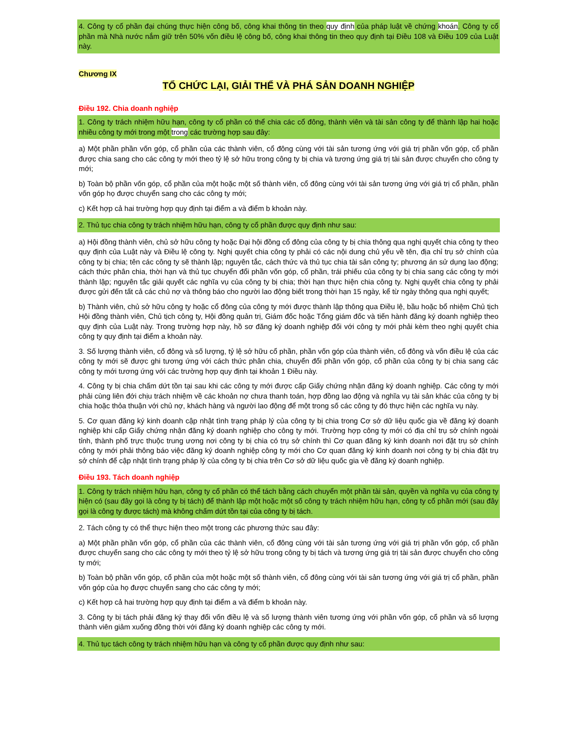4. Công ty cổ phần đại chúng thực hiện công bố, công khai thông tin theo quy định của pháp luật về chứng khoán. Công ty cổ phần mà Nhà nước nắm giữ trên 50% vốn điều lệ công bố, công khai thông tin theo quy định tại Điều 108 và Điều 109 của Luật này.
Chương IX
TỔ CHỨC LẠI, GIẢI THỂ VÀ PHÁ SẢN DOANH NGHIỆP
Điều 192. Chia doanh nghiệp
1. Công ty trách nhiệm hữu hạn, công ty cổ phần có thể chia các cổ đông, thành viên và tài sản công ty để thành lập hai hoặc nhiều công ty mới trong một trong các trường hợp sau đây:
a) Một phần phần vốn góp, cổ phần của các thành viên, cổ đông cùng với tài sản tương ứng với giá trị phần vốn góp, cổ phần được chia sang cho các công ty mới theo tỷ lệ sở hữu trong công ty bị chia và tương ứng giá trị tài sản được chuyển cho công ty mới;
b) Toàn bộ phần vốn góp, cổ phần của một hoặc một số thành viên, cổ đông cùng với tài sản tương ứng với giá trị cổ phần, phần vốn góp họ được chuyển sang cho các công ty mới;
c) Kết hợp cả hai trường hợp quy định tại điểm a và điểm b khoản này.
2. Thủ tục chia công ty trách nhiệm hữu hạn, công ty cổ phần được quy định như sau:
a) Hội đồng thành viên, chủ sở hữu công ty hoặc Đại hội đồng cổ đông của công ty bị chia thông qua nghị quyết chia công ty theo quy định của Luật này và Điều lệ công ty. Nghị quyết chia công ty phải có các nội dung chủ yếu về tên, địa chỉ trụ sở chính của công ty bị chia; tên các công ty sẽ thành lập; nguyên tắc, cách thức và thủ tục chia tài sản công ty; phương án sử dụng lao động; cách thức phân chia, thời hạn và thủ tục chuyển đổi phần vốn góp, cổ phần, trái phiếu của công ty bị chia sang các công ty mới thành lập; nguyên tắc giải quyết các nghĩa vụ của công ty bị chia; thời hạn thực hiện chia công ty. Nghị quyết chia công ty phải được gửi đến tất cả các chủ nợ và thông báo cho người lao động biết trong thời hạn 15 ngày, kể từ ngày thông qua nghị quyết;
b) Thành viên, chủ sở hữu công ty hoặc cổ đông của công ty mới được thành lập thông qua Điều lệ, bầu hoặc bổ nhiệm Chủ tịch Hội đồng thành viên, Chủ tịch công ty, Hội đồng quản trị, Giám đốc hoặc Tổng giám đốc và tiến hành đăng ký doanh nghiệp theo quy định của Luật này. Trong trường hợp này, hồ sơ đăng ký doanh nghiệp đối với công ty mới phải kèm theo nghị quyết chia công ty quy định tại điểm a khoản này.
3. Số lượng thành viên, cổ đông và số lượng, tỷ lệ sở hữu cổ phần, phần vốn góp của thành viên, cổ đông và vốn điều lệ của các công ty mới sẽ được ghi tương ứng với cách thức phân chia, chuyển đổi phần vốn góp, cổ phần của công ty bị chia sang các công ty mới tương ứng với các trường hợp quy định tại khoản 1 Điều này.
4. Công ty bị chia chấm dứt tồn tại sau khi các công ty mới được cấp Giấy chứng nhận đăng ký doanh nghiệp. Các công ty mới phải cùng liên đới chịu trách nhiệm về các khoản nợ chưa thanh toán, hợp đồng lao động và nghĩa vụ tài sản khác của công ty bị chia hoặc thỏa thuận với chủ nợ, khách hàng và người lao động để một trong số các công ty đó thực hiện các nghĩa vụ này.
5. Cơ quan đăng ký kinh doanh cập nhật tình trạng pháp lý của công ty bị chia trong Cơ sở dữ liệu quốc gia về đăng ký doanh nghiệp khi cấp Giấy chứng nhận đăng ký doanh nghiệp cho công ty mới. Trường hợp công ty mới có địa chỉ trụ sở chính ngoài tỉnh, thành phố trực thuộc trung ương nơi công ty bị chia có trụ sở chính thì Cơ quan đăng ký kinh doanh nơi đặt trụ sở chính công ty mới phải thông báo việc đăng ký doanh nghiệp công ty mới cho Cơ quan đăng ký kinh doanh nơi công ty bị chia đặt trụ sở chính để cập nhật tình trạng pháp lý của công ty bị chia trên Cơ sở dữ liệu quốc gia về đăng ký doanh nghiệp.
Điều 193. Tách doanh nghiệp
1. Công ty trách nhiệm hữu hạn, công ty cổ phần có thể tách bằng cách chuyển một phần tài sản, quyền và nghĩa vụ của công ty hiện có (sau đây gọi là công ty bị tách) để thành lập một hoặc một số công ty trách nhiệm hữu hạn, công ty cổ phần mới (sau đây gọi là công ty được tách) mà không chấm dứt tồn tại của công ty bị tách.
2. Tách công ty có thể thực hiện theo một trong các phương thức sau đây:
a) Một phần phần vốn góp, cổ phần của các thành viên, cổ đông cùng với tài sản tương ứng với giá trị phần vốn góp, cổ phần được chuyển sang cho các công ty mới theo tỷ lệ sở hữu trong công ty bị tách và tương ứng giá trị tài sản được chuyển cho công ty mới;
b) Toàn bộ phần vốn góp, cổ phần của một hoặc một số thành viên, cổ đông cùng với tài sản tương ứng với giá trị cổ phần, phần vốn góp của họ được chuyển sang cho các công ty mới;
c) Kết hợp cả hai trường hợp quy định tại điểm a và điểm b khoản này.
3. Công ty bị tách phải đăng ký thay đổi vốn điều lệ và số lượng thành viên tương ứng với phần vốn góp, cổ phần và số lượng thành viên giảm xuống đồng thời với đăng ký doanh nghiệp các công ty mới.
4. Thủ tục tách công ty trách nhiệm hữu hạn và công ty cổ phần được quy định như sau: